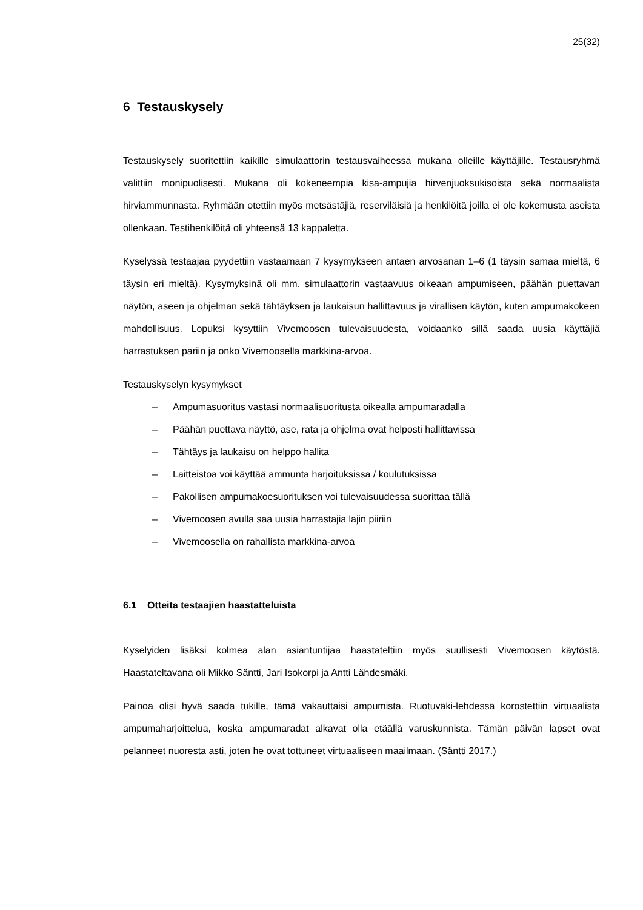25(32)
6 Testauskysely
Testauskysely suoritettiin kaikille simulaattorin testausvaiheessa mukana olleille käyttäjille. Testausryhmä valittiin monipuolisesti. Mukana oli kokeneempia kisa-ampujia hirvenjuoksukisoista sekä normaalista hirviammunnasta. Ryhmään otettiin myös metsästäjiä, reserviläisiä ja henkilöitä joilla ei ole kokemusta aseista ollenkaan. Testihenkilöitä oli yhteensä 13 kappaletta.
Kyselyssä testaajaa pyydettiin vastaamaan 7 kysymykseen antaen arvosanan 1–6 (1 täysin samaa mieltä, 6 täysin eri mieltä). Kysymyksinä oli mm. simulaattorin vastaavuus oikeaan ampumiseen, päähän puettavan näytön, aseen ja ohjelman sekä tähtäyksen ja laukaisun hallittavuus ja virallisen käytön, kuten ampumakokeen mahdollisuus. Lopuksi kysyttiin Vivemoosen tulevaisuudesta, voidaanko sillä saada uusia käyttäjiä harrastuksen pariin ja onko Vivemoosella markkina-arvoa.
Testauskyselyn kysymykset
– Ampumasuoritus vastasi normaalisuoritusta oikealla ampumaradalla
– Päähän puettava näyttö, ase, rata ja ohjelma ovat helposti hallittavissa
– Tähtäys ja laukaisu on helppo hallita
– Laitteistoa voi käyttää ammunta harjoituksissa / koulutuksissa
– Pakollisen ampumakoesuorituksen voi tulevaisuudessa suorittaa tällä
– Vivemoosen avulla saa uusia harrastajia lajin piiriin
– Vivemoosella on rahallista markkina-arvoa
6.1 Otteita testaajien haastatteluista
Kyselyiden lisäksi kolmea alan asiantuntijaa haastateltiin myös suullisesti Vivemoosen käytöstä. Haastateltavana oli Mikko Säntti, Jari Isokorpi ja Antti Lähdesmäki.
Painoa olisi hyvä saada tukille, tämä vakauttaisi ampumista. Ruotuväki-lehdessä korostettiin virtuaalista ampumaharjoittelua, koska ampumaradat alkavat olla etäällä varuskunnista. Tämän päivän lapset ovat pelanneet nuoresta asti, joten he ovat tottuneet virtuaaliseen maailmaan. (Säntti 2017.)